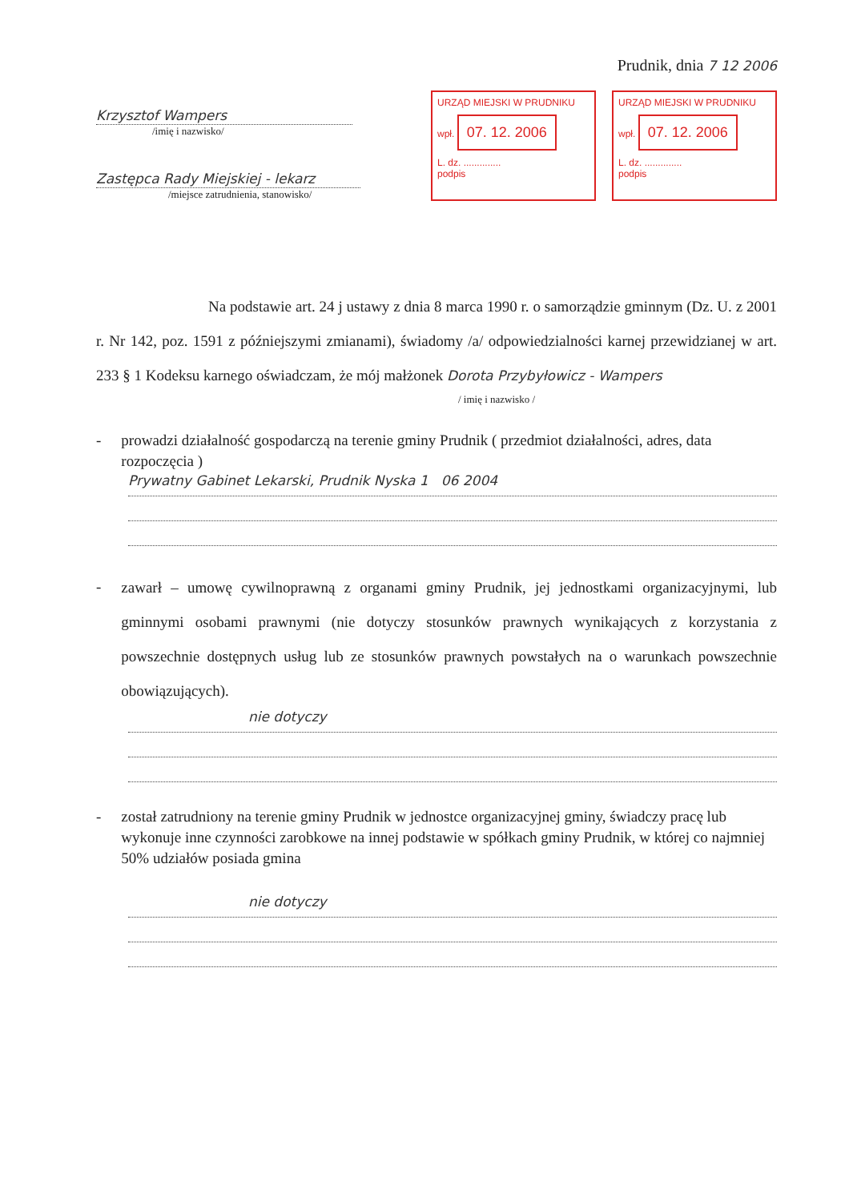Prudnik, dnia 7 12 2006
Krzysztof Wampers
/imię i nazwisko/
Zastępca Rady Miejskiej - lekarz
/miejsce zatrudnienia, stanowisko/
URZĄD MIEJSKI W PRUDNIKU
wpł. 07. 12. 2006
L. dz. ..............
podpis
URZĄD MIEJSKI W PRUDNIKU
wpł. 07. 12. 2006
L. dz. ..............
podpis
Na podstawie art. 24 j ustawy z dnia 8 marca 1990 r. o samorządzie gminnym (Dz. U. z 2001 r. Nr 142, poz. 1591 z późniejszymi zmianami), świadomy /a/ odpowiedzialności karnej przewidzianej w art. 233 § 1 Kodeksu karnego oświadczam, że mój małżonek Dorota Przybyłowicz - Wampers
/ imię i nazwisko /
- prowadzi działalność gospodarczą na terenie gminy Prudnik ( przedmiot działalności, adres, data rozpoczęcia )
Prywatny Gabinet Lekarski, Prudnik Nyska 1 06 2004
-
zawarł – umowę cywilnoprawną z organami gminy Prudnik, jej jednostkami organizacyjnymi, lub gminnymi osobami prawnymi (nie dotyczy stosunków prawnych wynikających z korzystania z powszechnie dostępnych usług lub ze stosunków prawnych powstałych na o warunkach powszechnie obowiązujących).
nie dotyczy
- został zatrudniony na terenie gminy Prudnik w jednostce organizacyjnej gminy, świadczy pracę lub wykonuje inne czynności zarobkowe na innej podstawie w spółkach gminy Prudnik, w której co najmniej 50% udziałów posiada gmina
nie dotyczy